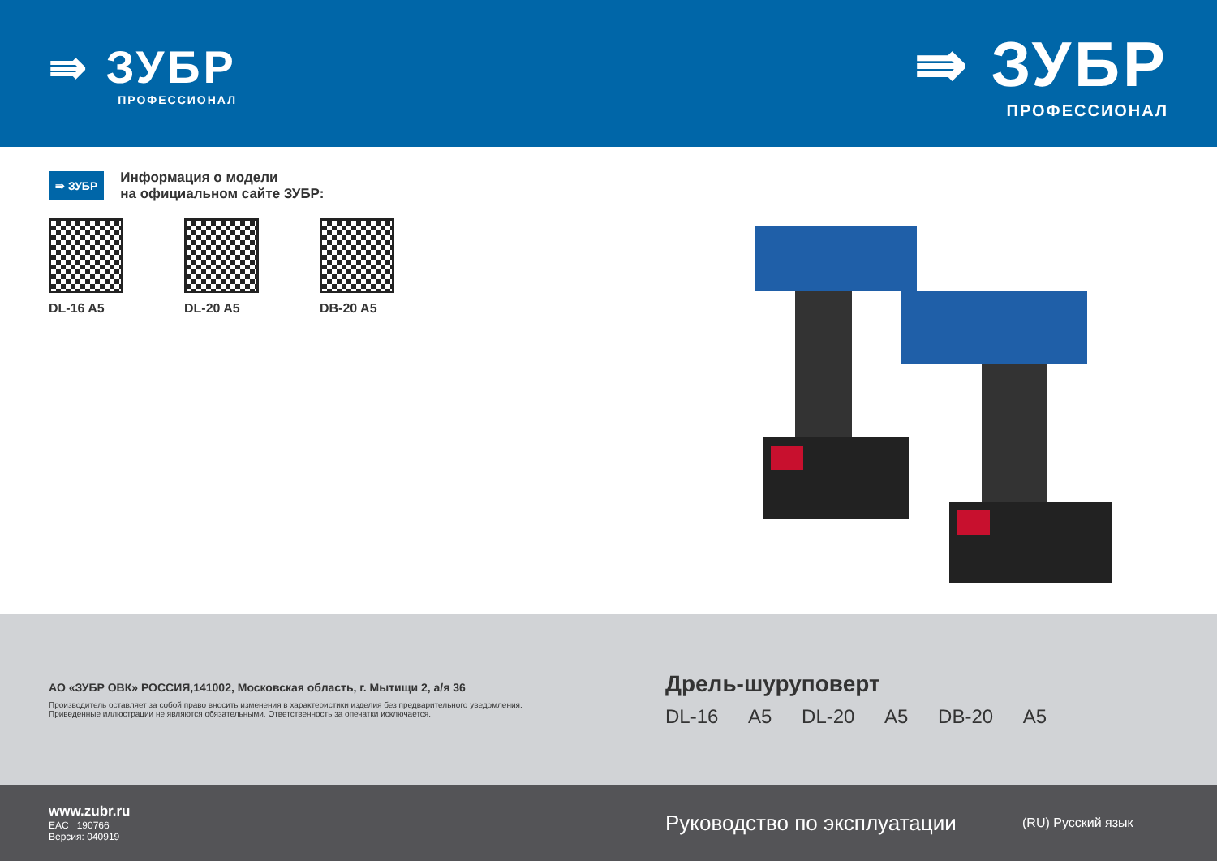⇛ ЗУБР
ПРОФЕССИОНАЛ
⇛ ЗУБР
ПРОФЕССИОНАЛ
⇛ ЗУБР Информация о модели
на официальном сайте ЗУБР:
DL-16 A5 DL-20 A5 DB-20 A5
АО «ЗУБР ОВК» РОССИЯ,141002, Московская область, г. Мытищи 2, а/я 36
Производитель оставляет за собой право вносить изменения в характеристики изделия без предварительного уведомления.
Приведенные иллюстрации не являются обязательными. Ответственность за опечатки исключается.
Дрель-шуруповерт
DL-16 A5 DL-20 A5 DB-20 A5
www.zubr.ru
EAC 190766
Версия: 040919
Руководство по эксплуатации
(RU) Русский язык